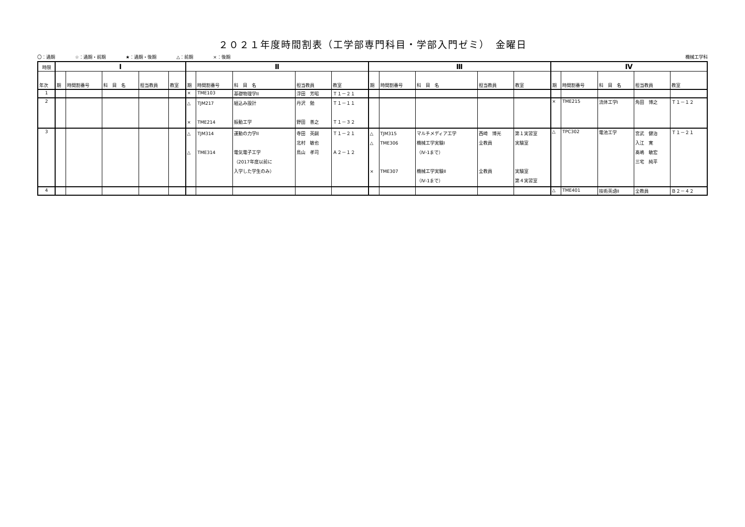２０２１年度時間割表（工学部専門科目・学部入門ゼミ）　金曜日
〇：通期 ☆：通期・前期 ★：通期・後期 △：前期 ×：後期
機械工学科
| 時限 | Ⅰ | | | | | Ⅱ | | | | | Ⅲ | | | | | Ⅳ | | | | |
| --- | --- | --- | --- | --- | --- | --- | --- | --- | --- | --- | --- | --- | --- | --- | --- | --- | --- | --- | --- | --- |
| 年次 | 期 | 時間割番号 | 科 目 名 | 担当教員 | 教室 | 期 | 時間割番号 | 科 目 名 | 担当教員 | 教室 | 期 | 時間割番号 | 科 目 名 | 担当教員 | 教室 | 期 | 時間割番号 | 科 目 名 | 担当教員 | 教室 |
| 1 | | | | | | × | TME103 | 基礎物理学II | 浮田 芳昭 | Ｔ１－２１ | | | | | | | | | | |
| 2 | | | | | | △ × | TJM217 TME214 | 組込み設計 振動工学 | 丹沢 勉 野田 善之 | Ｔ１－１１ Ｔ１－３２ | | | | | | × | TME215 | 流体工学I | 角田 博之 | Ｔ１－１２ |
| 3 | | | | | | △ △ | TJM314 TME314 | 運動の力学II 電気電子工学 （2017年度以前に 入学した学生のみ） | 寺田 英嗣 北村 敏也 鳥山 孝司 | Ｔ１－２１ Ａ２－１２ | △ △ × | TJM315 TME306 TME307 | マルチメディア工学 機械工学実験I （Ⅳ-1まで） 機械工学実験II （Ⅳ-1まで） | 西崎 博光 全教員 全教員 | 第１実習室 実験室 実験室 第４実習室 | △ | TPC302 | 電池工学 | 宮武 健治 入江 寛 髙嶋 敏宏 三宅 純平 | Ｔ１－２１ |
| 4 | | | | | | | | | | | | | | | | △ | TME401 | 技術英語II | 全教員 | Ｂ２－４２ |